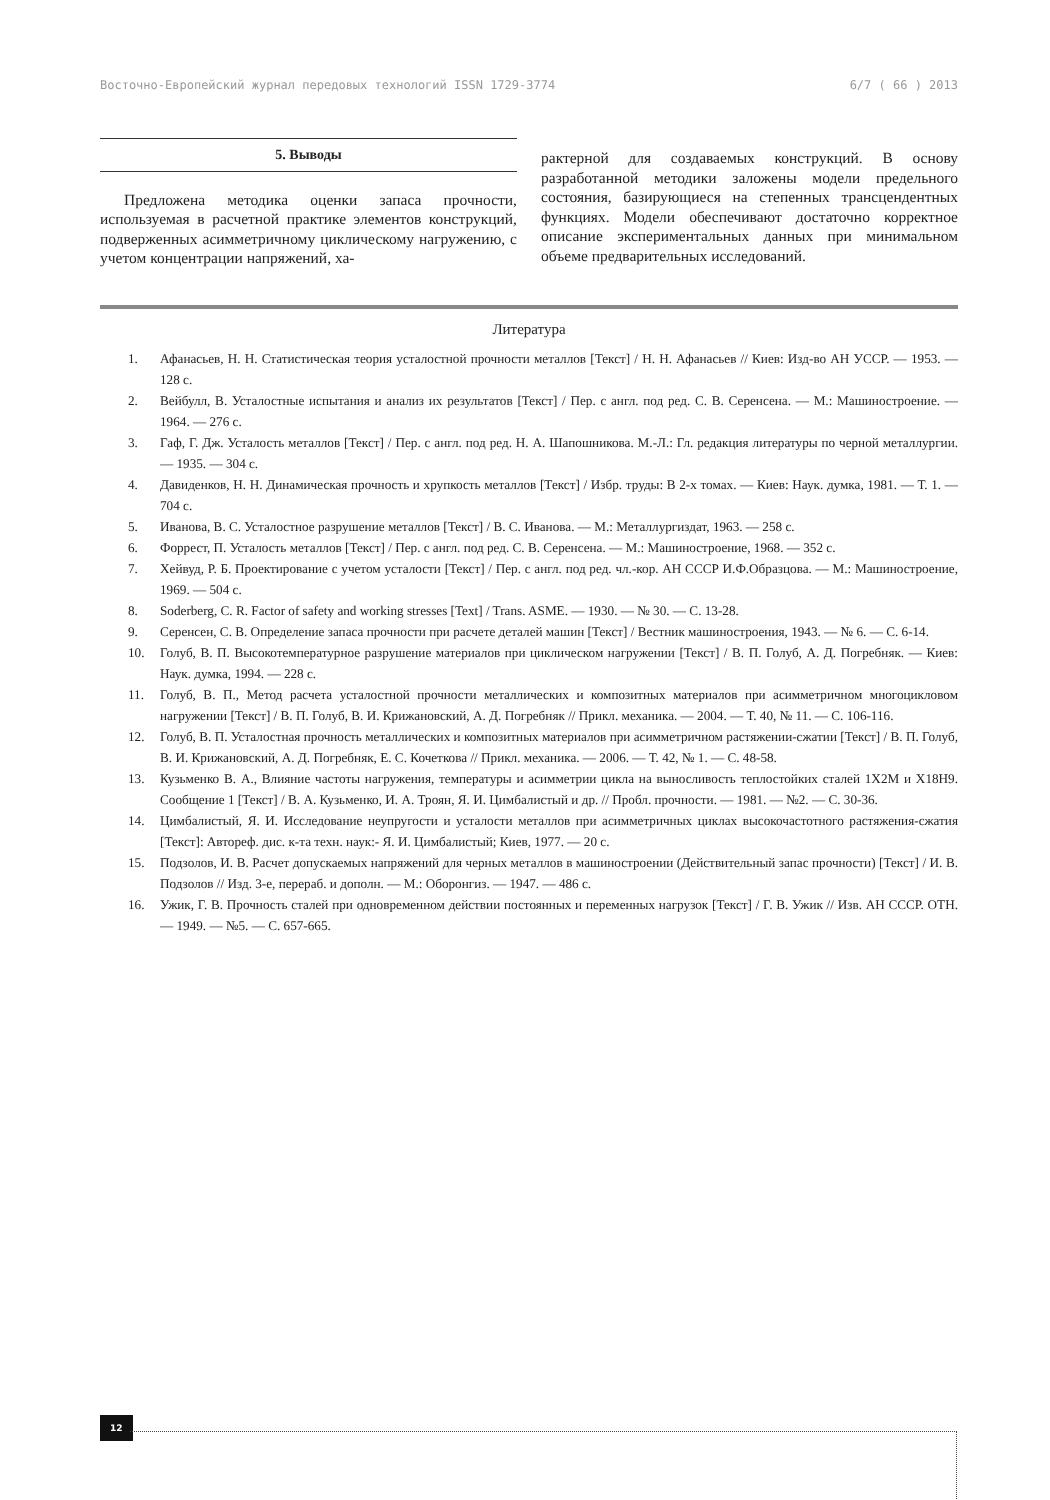Восточно-Европейский журнал передовых технологий ISSN 1729-3774 6/7 ( 66 ) 2013
5. Выводы
Предложена методика оценки запаса прочности, используемая в расчетной практике элементов конструкций, подверженных асимметричному циклическому нагружению, с учетом концентрации напряжений, ха-
рактерной для создаваемых конструкций. В основу разработанной методики заложены модели предельного состояния, базирующиеся на степенных трансцендентных функциях. Модели обеспечивают достаточно корректное описание экспериментальных данных при минимальном объеме предварительных исследований.
Литература
1. Афанасьев, Н. Н. Статистическая теория усталостной прочности металлов [Текст] / Н. Н. Афанасьев // Киев: Изд-во АН УССР. — 1953. — 128 с.
2. Вейбулл, В. Усталостные испытания и анализ их результатов [Текст] / Пер. с англ. под ред. С. В. Серенсена. — М.: Машиностроение. — 1964. — 276 с.
3. Гаф, Г. Дж. Усталость металлов [Текст] / Пер. с англ. под ред. Н. А. Шапошникова. М.-Л.: Гл. редакция литературы по черной металлургии. — 1935. — 304 с.
4. Давиденков, Н. Н. Динамическая прочность и хрупкость металлов [Текст] / Избр. труды: В 2-х томах. — Киев: Наук. думка, 1981. — Т. 1. — 704 с.
5. Иванова, В. С. Усталостное разрушение металлов [Текст] / В. С. Иванова. — М.: Металлургиздат, 1963. — 258 с.
6. Форрест, П. Усталость металлов [Текст] / Пер. с англ. под ред. С. В. Серенсена. — М.: Машиностроение, 1968. — 352 с.
7. Хейвуд, Р. Б. Проектирование с учетом усталости [Текст] / Пер. с англ. под ред. чл.-кор. АН СССР И.Ф.Образцова. — М.: Машиностроение, 1969. — 504 с.
8. Soderberg, C. R. Factor of safety and working stresses [Text] / Trans. ASME. — 1930. — № 30. — С. 13-28.
9. Серенсен, С. В. Определение запаса прочности при расчете деталей машин [Текст] / Вестник машиностроения, 1943. — № 6. — С. 6-14.
10. Голуб, В. П. Высокотемпературное разрушение материалов при циклическом нагружении [Текст] / В. П. Голуб, А. Д. Погребняк. — Киев: Наук. думка, 1994. — 228 с.
11. Голуб, В. П., Метод расчета усталостной прочности металлических и композитных материалов при асимметричном многоцикловом нагружении [Текст] / В. П. Голуб, В. И. Крижановский, А. Д. Погребняк // Прикл. механика. — 2004. — Т. 40, № 11. — С. 106-116.
12. Голуб, В. П. Усталостная прочность металлических и композитных материалов при асимметричном растяжении-сжатии [Текст] / В. П. Голуб, В. И. Крижановский, А. Д. Погребняк, Е. С. Кочеткова // Прикл. механика. — 2006. — Т. 42, № 1. — С. 48-58.
13. Кузьменко В. А., Влияние частоты нагружения, температуры и асимметрии цикла на выносливость теплостойких сталей 1Х2М и Х18Н9. Сообщение 1 [Текст] / В. А. Кузьменко, И. А. Троян, Я. И. Цимбалистый и др. // Пробл. прочности. — 1981. — №2. — С. 30-36.
14. Цимбалистый, Я. И. Исследование неупругости и усталости металлов при асимметричных циклах высокочастотного растяжения-сжатия [Текст]: Автореф. дис. к-та техн. наук:- Я. И. Цимбалистый; Киев, 1977. — 20 с.
15. Подзолов, И. В. Расчет допускаемых напряжений для черных металлов в машиностроении (Действительный запас прочности) [Текст] / И. В. Подзолов // Изд. 3-е, перераб. и дополн. — М.: Оборонгиз. — 1947. — 486 с.
16. Ужик, Г. В. Прочность сталей при одновременном действии постоянных и переменных нагрузок [Текст] / Г. В. Ужик // Изв. АН СССР. ОТН. — 1949. — №5. — С. 657-665.
12